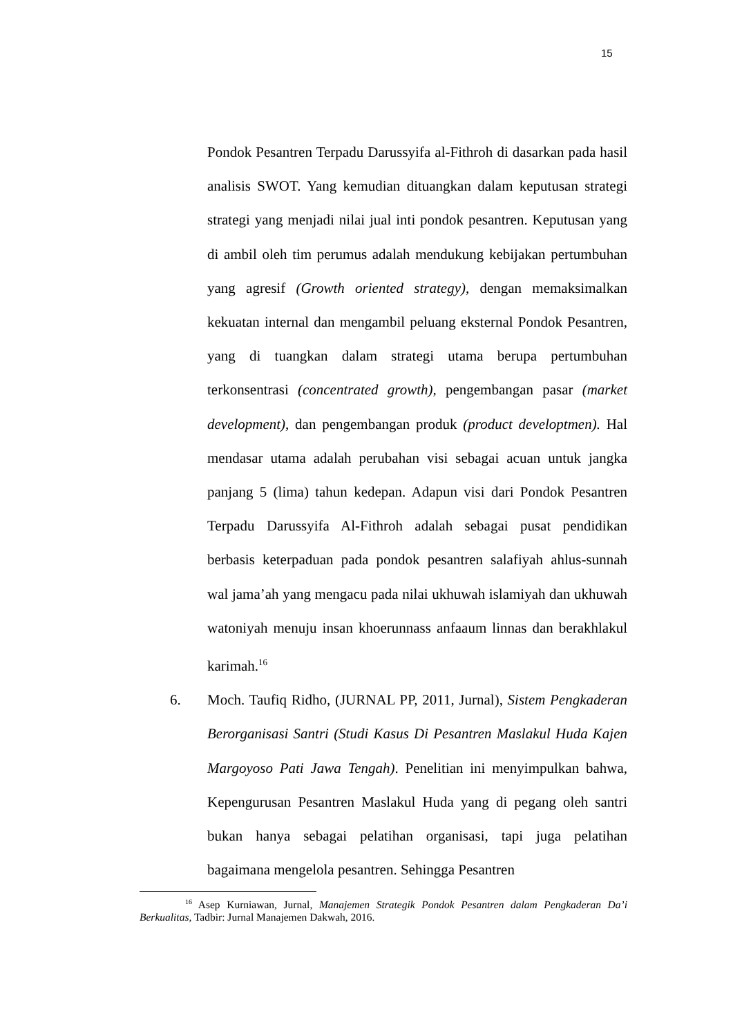15
Pondok Pesantren Terpadu Darussyifa al-Fithroh di dasarkan pada hasil analisis SWOT. Yang kemudian dituangkan dalam keputusan strategi strategi yang menjadi nilai jual inti pondok pesantren. Keputusan yang di ambil oleh tim perumus adalah mendukung kebijakan pertumbuhan yang agresif (Growth oriented strategy), dengan memaksimalkan kekuatan internal dan mengambil peluang eksternal Pondok Pesantren, yang di tuangkan dalam strategi utama berupa pertumbuhan terkonsentrasi (concentrated growth), pengembangan pasar (market development), dan pengembangan produk (product developtmen). Hal mendasar utama adalah perubahan visi sebagai acuan untuk jangka panjang 5 (lima) tahun kedepan. Adapun visi dari Pondok Pesantren Terpadu Darussyifa Al-Fithroh adalah sebagai pusat pendidikan berbasis keterpaduan pada pondok pesantren salafiyah ahlus-sunnah wal jama’ah yang mengacu pada nilai ukhuwah islamiyah dan ukhuwah watoniyah menuju insan khoerunnass anfaaum linnas dan berakhlakul karimah.<sup>16</sup>
6. Moch. Taufiq Ridho, (JURNAL PP, 2011, Jurnal), Sistem Pengkaderan Berorganisasi Santri (Studi Kasus Di Pesantren Maslakul Huda Kajen Margoyoso Pati Jawa Tengah). Penelitian ini menyimpulkan bahwa, Kepengurusan Pesantren Maslakul Huda yang di pegang oleh santri bukan hanya sebagai pelatihan organisasi, tapi juga pelatihan bagaimana mengelola pesantren. Sehingga Pesantren
<sup>16</sup> Asep Kurniawan, Jurnal, Manajemen Strategik Pondok Pesantren dalam Pengkaderan Da’i Berkualitas, Tadbir: Jurnal Manajemen Dakwah, 2016.